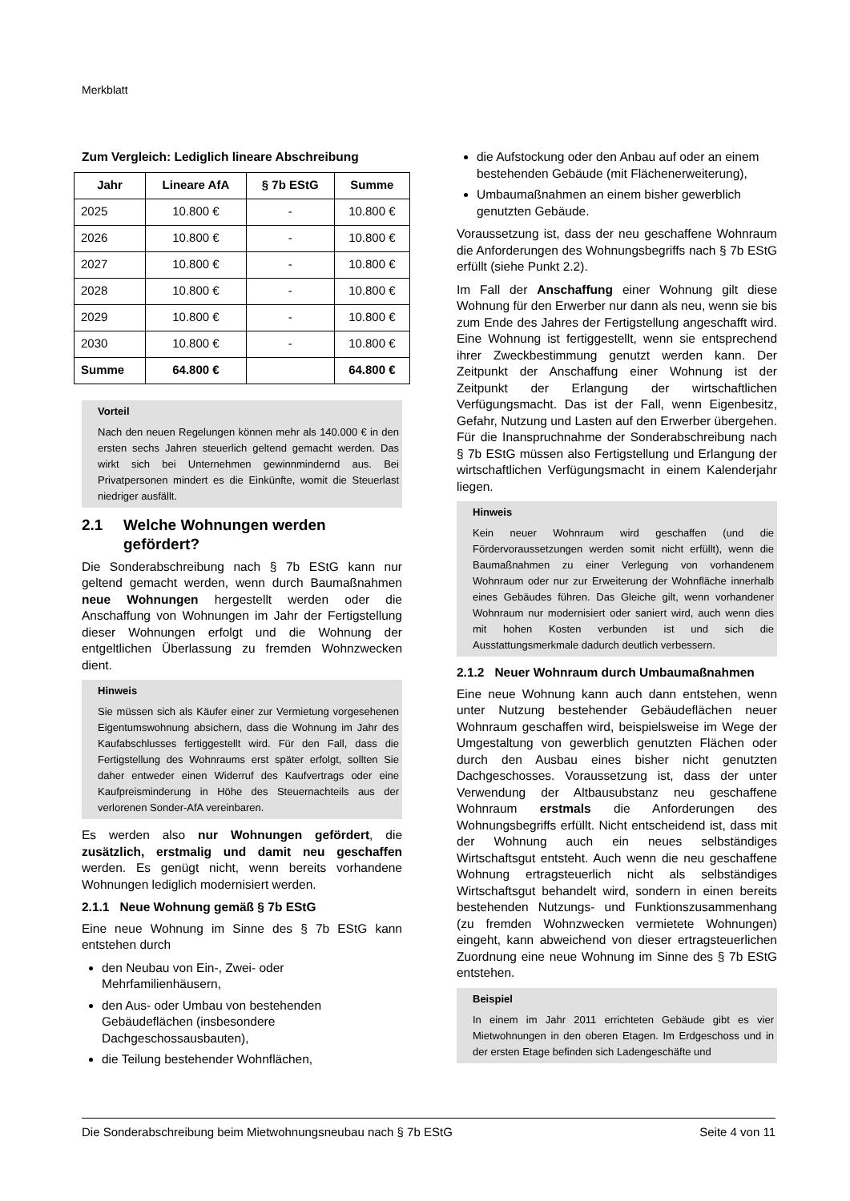Merkblatt
Zum Vergleich: Lediglich lineare Abschreibung
| Jahr | Lineare AfA | § 7b EStG | Summe |
| --- | --- | --- | --- |
| 2025 | 10.800 € | - | 10.800 € |
| 2026 | 10.800 € | - | 10.800 € |
| 2027 | 10.800 € | - | 10.800 € |
| 2028 | 10.800 € | - | 10.800 € |
| 2029 | 10.800 € | - | 10.800 € |
| 2030 | 10.800 € | - | 10.800 € |
| Summe | 64.800 € | | 64.800 € |
Vorteil
Nach den neuen Regelungen können mehr als 140.000 € in den ersten sechs Jahren steuerlich geltend gemacht werden. Das wirkt sich bei Unternehmen gewinnmindernd aus. Bei Privatpersonen mindert es die Einkünfte, womit die Steuerlast niedriger ausfällt.
2.1 Welche Wohnungen werden gefördert?
Die Sonderabschreibung nach § 7b EStG kann nur geltend gemacht werden, wenn durch Baumaßnahmen neue Wohnungen hergestellt werden oder die Anschaffung von Wohnungen im Jahr der Fertigstellung dieser Wohnungen erfolgt und die Wohnung der entgeltlichen Überlassung zu fremden Wohnzwecken dient.
Hinweis
Sie müssen sich als Käufer einer zur Vermietung vorgesehenen Eigentumswohnung absichern, dass die Wohnung im Jahr des Kaufabschlusses fertiggestellt wird. Für den Fall, dass die Fertigstellung des Wohnraums erst später erfolgt, sollten Sie daher entweder einen Widerruf des Kaufvertrags oder eine Kaufpreisminderung in Höhe des Steuernachteils aus der verlorenen Sonder-AfA vereinbaren.
Es werden also nur Wohnungen gefördert, die zusätzlich, erstmalig und damit neu geschaffen werden. Es genügt nicht, wenn bereits vorhandene Wohnungen lediglich modernisiert werden.
2.1.1 Neue Wohnung gemäß § 7b EStG
Eine neue Wohnung im Sinne des § 7b EStG kann entstehen durch
den Neubau von Ein-, Zwei- oder Mehrfamilienhäusern,
den Aus- oder Umbau von bestehenden Gebäudeflächen (insbesondere Dachgeschossausbauten),
die Teilung bestehender Wohnflächen,
die Aufstockung oder den Anbau auf oder an einem bestehenden Gebäude (mit Flächenerweiterung),
Umbaumaßnahmen an einem bisher gewerblich genutzten Gebäude.
Voraussetzung ist, dass der neu geschaffene Wohnraum die Anforderungen des Wohnungsbegriffs nach § 7b EStG erfüllt (siehe Punkt 2.2).
Im Fall der Anschaffung einer Wohnung gilt diese Wohnung für den Erwerber nur dann als neu, wenn sie bis zum Ende des Jahres der Fertigstellung angeschafft wird. Eine Wohnung ist fertiggestellt, wenn sie entsprechend ihrer Zweckbestimmung genutzt werden kann. Der Zeitpunkt der Anschaffung einer Wohnung ist der Zeitpunkt der Erlangung der wirtschaftlichen Verfügungsmacht. Das ist der Fall, wenn Eigenbesitz, Gefahr, Nutzung und Lasten auf den Erwerber übergehen. Für die Inanspruchnahme der Sonderabschreibung nach § 7b EStG müssen also Fertigstellung und Erlangung der wirtschaftlichen Verfügungsmacht in einem Kalenderjahr liegen.
Hinweis
Kein neuer Wohnraum wird geschaffen (und die Fördervoraussetzungen werden somit nicht erfüllt), wenn die Baumaßnahmen zu einer Verlegung von vorhandenem Wohnraum oder nur zur Erweiterung der Wohnfläche innerhalb eines Gebäudes führen. Das Gleiche gilt, wenn vorhandener Wohnraum nur modernisiert oder saniert wird, auch wenn dies mit hohen Kosten verbunden ist und sich die Ausstattungsmerkmale dadurch deutlich verbessern.
2.1.2 Neuer Wohnraum durch Umbaumaßnahmen
Eine neue Wohnung kann auch dann entstehen, wenn unter Nutzung bestehender Gebäudeflächen neuer Wohnraum geschaffen wird, beispielsweise im Wege der Umgestaltung von gewerblich genutzten Flächen oder durch den Ausbau eines bisher nicht genutzten Dachgeschosses. Voraussetzung ist, dass der unter Verwendung der Altbausubstanz neu geschaffene Wohnraum erstmals die Anforderungen des Wohnungsbegriffs erfüllt. Nicht entscheidend ist, dass mit der Wohnung auch ein neues selbständiges Wirtschaftsgut entsteht. Auch wenn die neu geschaffene Wohnung ertragsteuerlich nicht als selbständiges Wirtschaftsgut behandelt wird, sondern in einen bereits bestehenden Nutzungs- und Funktionszusammenhang (zu fremden Wohnzwecken vermietete Wohnungen) eingeht, kann abweichend von dieser ertragsteuerlichen Zuordnung eine neue Wohnung im Sinne des § 7b EStG entstehen.
Beispiel
In einem im Jahr 2011 errichteten Gebäude gibt es vier Mietwohnungen in den oberen Etagen. Im Erdgeschoss und in der ersten Etage befinden sich Ladengeschäfte und
Die Sonderabschreibung beim Mietwohnungsneubau nach § 7b EStG Seite 4 von 11